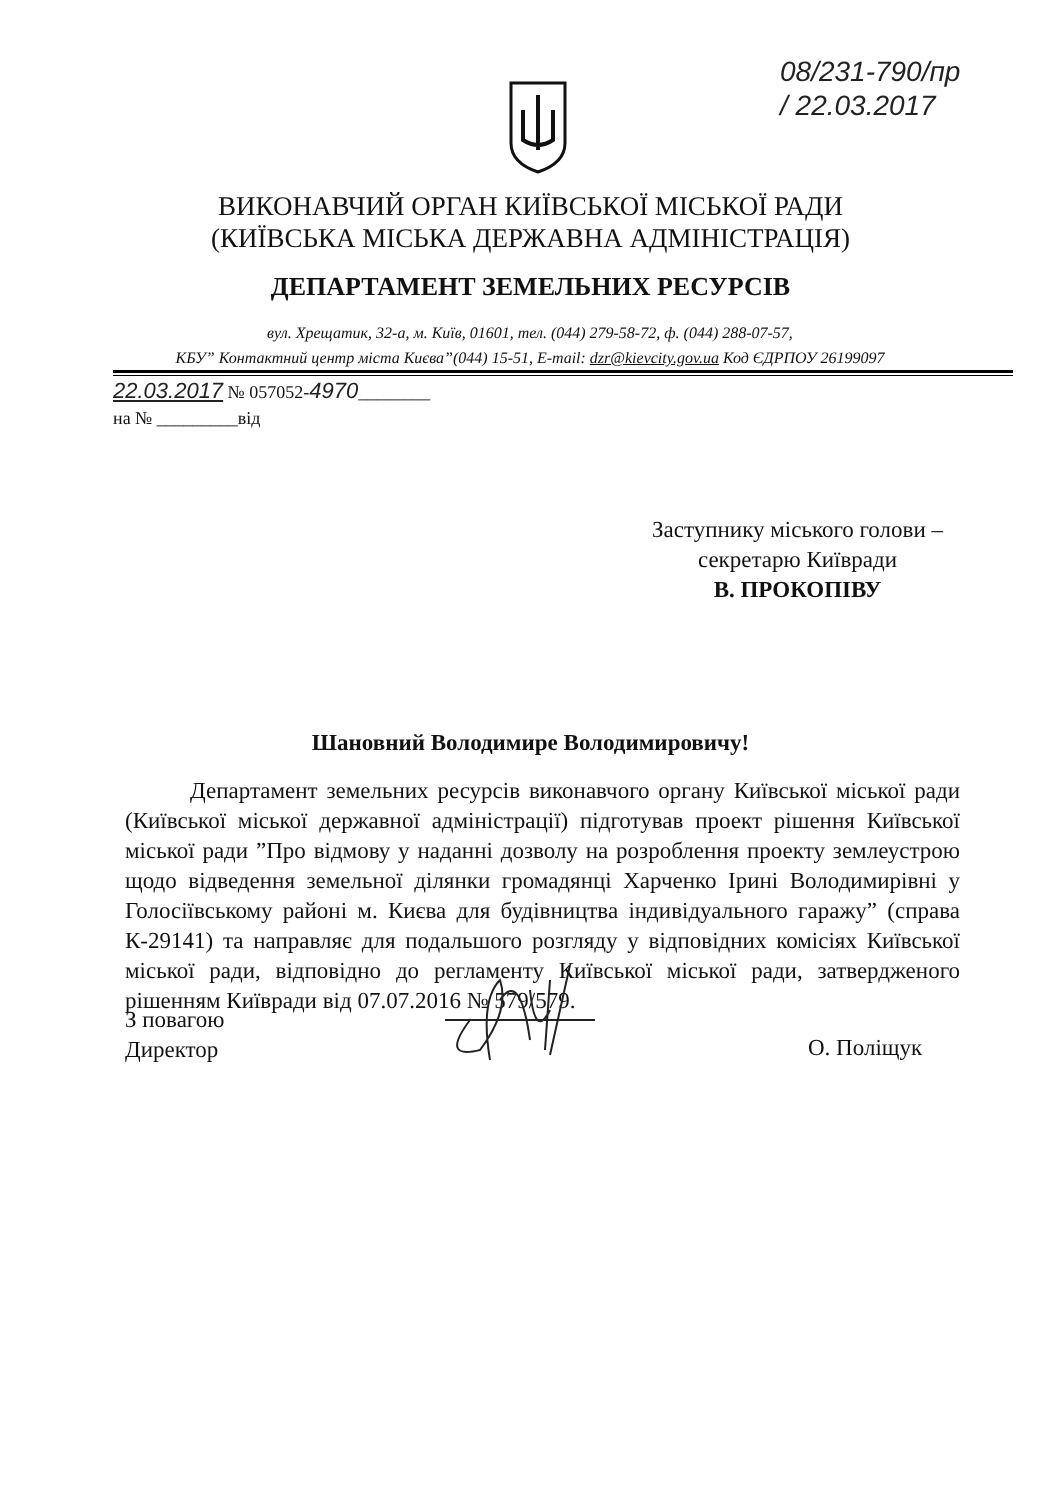08/231-790/пр
/ 22.03.2017
ВИКОНАВЧИЙ ОРГАН КИЇВСЬКОЇ МІСЬКОЇ РАДИ
(КИЇВСЬКА МІСЬКА ДЕРЖАВНА АДМІНІСТРАЦІЯ)
ДЕПАРТАМЕНТ ЗЕМЕЛЬНИХ РЕСУРСІВ
вул. Хрещатик, 32-а, м. Київ, 01601, тел. (044) 279-58-72, ф. (044) 288-07-57,
КБУ” Контактний центр міста Києва”(044) 15-51, E-mail: dzr@kievcity.gov.ua Код ЄДРПОУ 26199097
22.03.2017 № 057052-4970________
на № _________від
Заступнику міського голови –
секретарю Київради
В. ПРОКОПІВУ
Шановний Володимире Володимировичу!
Департамент земельних ресурсів виконавчого органу Київської міської ради (Київської міської державної адміністрації) підготував проект рішення Київської міської ради ”Про відмову у наданні дозволу на розроблення проекту землеустрою щодо відведення земельної ділянки громадянці Харченко Ірині Володимирівні у Голосіївському районі м. Києва для будівництва індивідуального гаражу” (справа К-29141) та направляє для подальшого розгляду у відповідних комісіях Київської міської ради, відповідно до регламенту Київської міської ради, затвердженого рішенням Київради від 07.07.2016 № 579/579.
З повагою
Директор
О. Поліщук